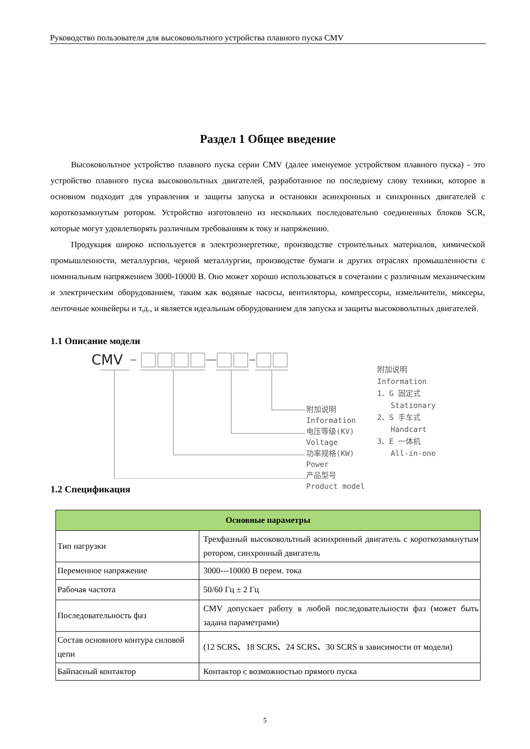Руководство пользователя для высоковольтного устройства плавного пуска CMV
Раздел 1 Общее введение
Высоковольтное устройство плавного пуска серии CMV (далее именуемое устройством плавного пуска) - это устройство плавного пуска высоковольтных двигателей, разработанное по последнему слову техники, которое в основном подходит для управления и защиты запуска и остановки асинхронных и синхронных двигателей с короткозамкнутым ротором. Устройство изготовлено из нескольких последовательно соединенных блоков SCR, которые могут удовлетворять различным требованиям к току и напряжению.
Продукция широко используется в электроэнергетике, производстве строительных материалов, химической промышленности, металлургии, черной металлургии, производстве бумаги и других отраслях промышленности с номинальным напряжением 3000-10000 В. Оно может хорошо использоваться в сочетании с различным механическим и электрическим оборудованием, таким как водяные насосы, вентиляторы, компрессоры, измельчители, миксеры, ленточные конвейеры и т.д., и является идеальным оборудованием для запуска и защиты высоковольтных двигателей.
1.1 Описание модели
CMV
附加说明
Information
电压等级(KV)
Voltage
功率规格(KW)
Power
产品型号
Product model
附加说明
Information
1、G 固定式
Stationary
2、S 手车式
Handcart
3、E 一体机
All-in-one
1.2 Спецификация
| Основные параметры | |
| --- | --- |
| Тип нагрузки | Трехфазный высоковольтный асинхронный двигатель с короткозамкнутым ротором, синхронный двигатель |
| Переменное напряжение | 3000---10000 В перем. тока |
| Рабочая частота | 50/60 Гц ± 2 Гц |
| Последовательность фаз | CMV допускает работу в любой последовательности фаз (может быть задана параметрами) |
| Состав основного контура силовой цепи | (12 SCRS、18 SCRS、24 SCRS、30 SCRS в зависимости от модели) |
| Байпасный контактор | Контактор с возможностью прямого пуска |
5